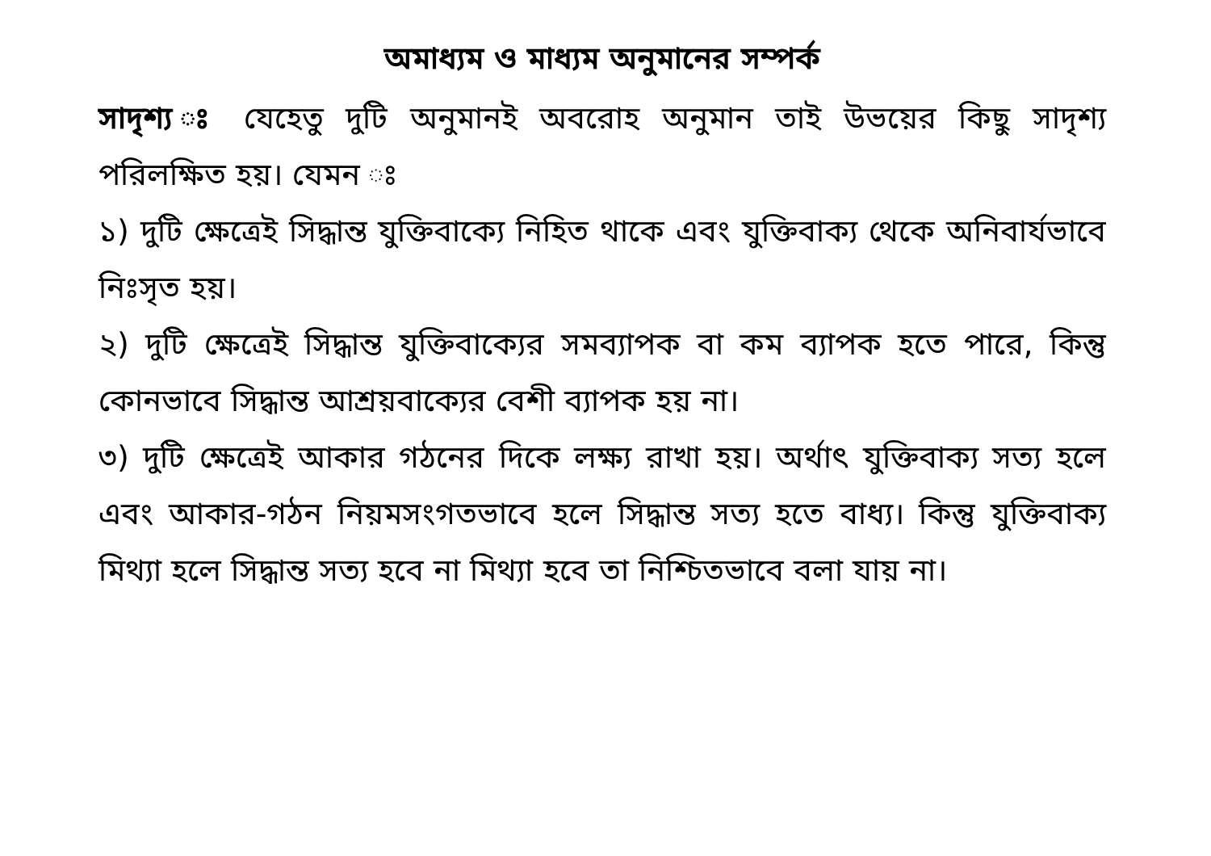অমাধ্যম ও মাধ্যম অনুমানের সম্পর্ক
সাদৃশ্য ঃ যেহেতু দুটি অনুমানই অবরোহ অনুমান তাই উভয়ের কিছু সাদৃশ্য পরিলক্ষিত হয়। যেমন ঃ
১) দুটি ক্ষেত্রেই সিদ্ধান্ত যুক্তিবাক্যে নিহিত থাকে এবং যুক্তিবাক্য থেকে অনিবার্যভাবে নিঃসৃত হয়।
২) দুটি ক্ষেত্রেই সিদ্ধান্ত যুক্তিবাক্যের সমব্যাপক বা কম ব্যাপক হতে পারে, কিন্তু কোনভাবে সিদ্ধান্ত আশ্রয়বাক্যের বেশী ব্যাপক হয় না।
৩) দুটি ক্ষেত্রেই আকার গঠনের দিকে লক্ষ্য রাখা হয়। অর্থাৎ যুক্তিবাক্য সত্য হলে এবং আকার-গঠন নিয়মসংগতভাবে হলে সিদ্ধান্ত সত্য হতে বাধ্য। কিন্তু যুক্তিবাক্য মিথ্যা হলে সিদ্ধান্ত সত্য হবে না মিথ্যা হবে তা নিশ্চিতভাবে বলা যায় না।